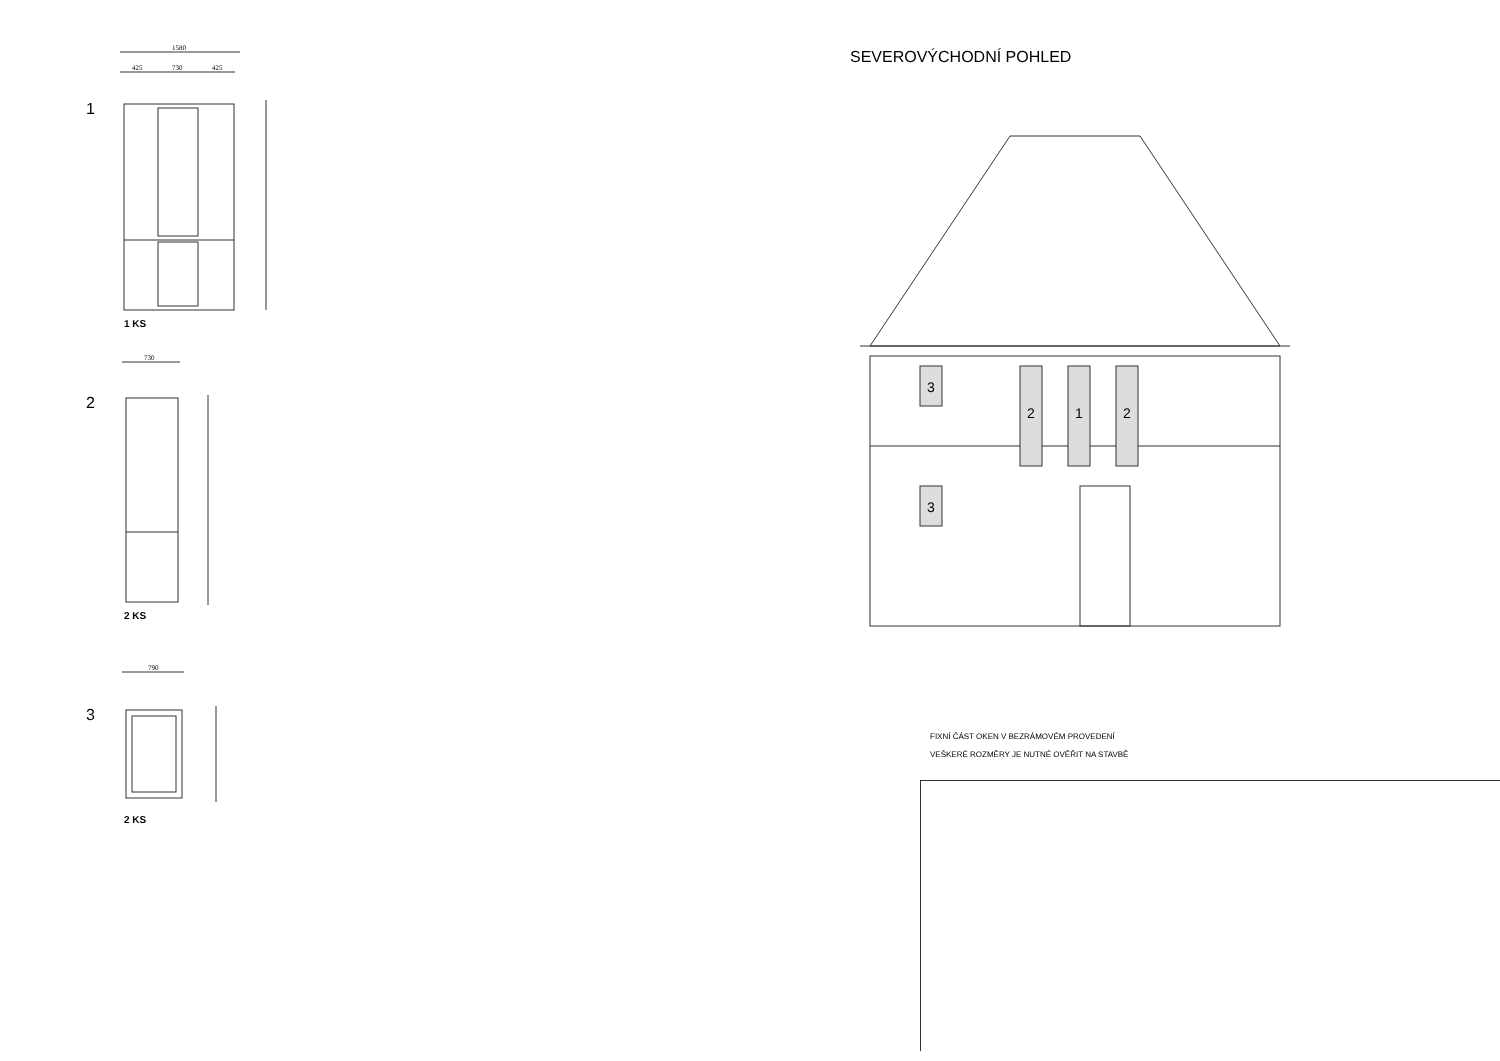1580
425
730
425
730
790
1
1 KS
2
2 KS
3
2 KS
SEVEROVÝCHODNÍ POHLED
3
3
2
1
2
FIXNÍ ČÁST OKEN V BEZRÁMOVÉM PROVEDENÍ
VEŠKERÉ ROZMĚRY JE NUTNÉ OVĚŘIT NA STAVBĚ